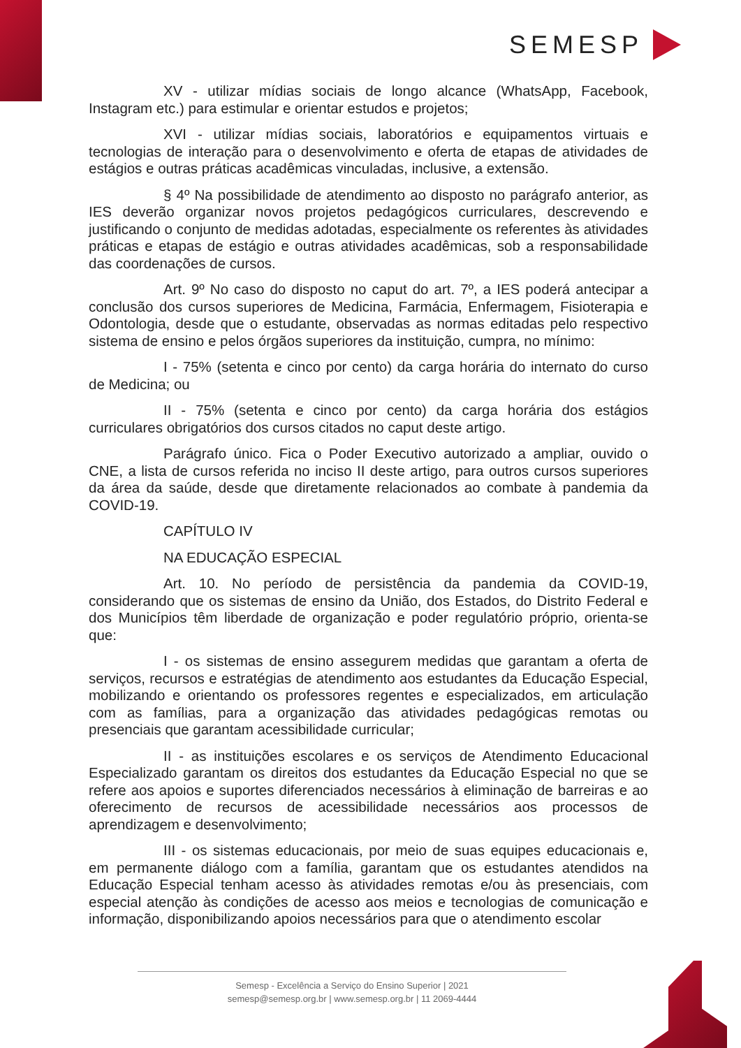SEMESP
XV - utilizar mídias sociais de longo alcance (WhatsApp, Facebook, Instagram etc.) para estimular e orientar estudos e projetos;
XVI - utilizar mídias sociais, laboratórios e equipamentos virtuais e tecnologias de interação para o desenvolvimento e oferta de etapas de atividades de estágios e outras práticas acadêmicas vinculadas, inclusive, a extensão.
§ 4º Na possibilidade de atendimento ao disposto no parágrafo anterior, as IES deverão organizar novos projetos pedagógicos curriculares, descrevendo e justificando o conjunto de medidas adotadas, especialmente os referentes às atividades práticas e etapas de estágio e outras atividades acadêmicas, sob a responsabilidade das coordenações de cursos.
Art. 9º No caso do disposto no caput do art. 7º, a IES poderá antecipar a conclusão dos cursos superiores de Medicina, Farmácia, Enfermagem, Fisioterapia e Odontologia, desde que o estudante, observadas as normas editadas pelo respectivo sistema de ensino e pelos órgãos superiores da instituição, cumpra, no mínimo:
I - 75% (setenta e cinco por cento) da carga horária do internato do curso de Medicina; ou
II - 75% (setenta e cinco por cento) da carga horária dos estágios curriculares obrigatórios dos cursos citados no caput deste artigo.
Parágrafo único. Fica o Poder Executivo autorizado a ampliar, ouvido o CNE, a lista de cursos referida no inciso II deste artigo, para outros cursos superiores da área da saúde, desde que diretamente relacionados ao combate à pandemia da COVID-19.
CAPÍTULO IV
NA EDUCAÇÃO ESPECIAL
Art. 10. No período de persistência da pandemia da COVID-19, considerando que os sistemas de ensino da União, dos Estados, do Distrito Federal e dos Municípios têm liberdade de organização e poder regulatório próprio, orienta-se que:
I - os sistemas de ensino assegurem medidas que garantam a oferta de serviços, recursos e estratégias de atendimento aos estudantes da Educação Especial, mobilizando e orientando os professores regentes e especializados, em articulação com as famílias, para a organização das atividades pedagógicas remotas ou presenciais que garantam acessibilidade curricular;
II - as instituições escolares e os serviços de Atendimento Educacional Especializado garantam os direitos dos estudantes da Educação Especial no que se refere aos apoios e suportes diferenciados necessários à eliminação de barreiras e ao oferecimento de recursos de acessibilidade necessários aos processos de aprendizagem e desenvolvimento;
III - os sistemas educacionais, por meio de suas equipes educacionais e, em permanente diálogo com a família, garantam que os estudantes atendidos na Educação Especial tenham acesso às atividades remotas e/ou às presenciais, com especial atenção às condições de acesso aos meios e tecnologias de comunicação e informação, disponibilizando apoios necessários para que o atendimento escolar
Semesp - Excelência a Serviço do Ensino Superior | 2021
semesp@semesp.org.br | www.semesp.org.br | 11 2069-4444